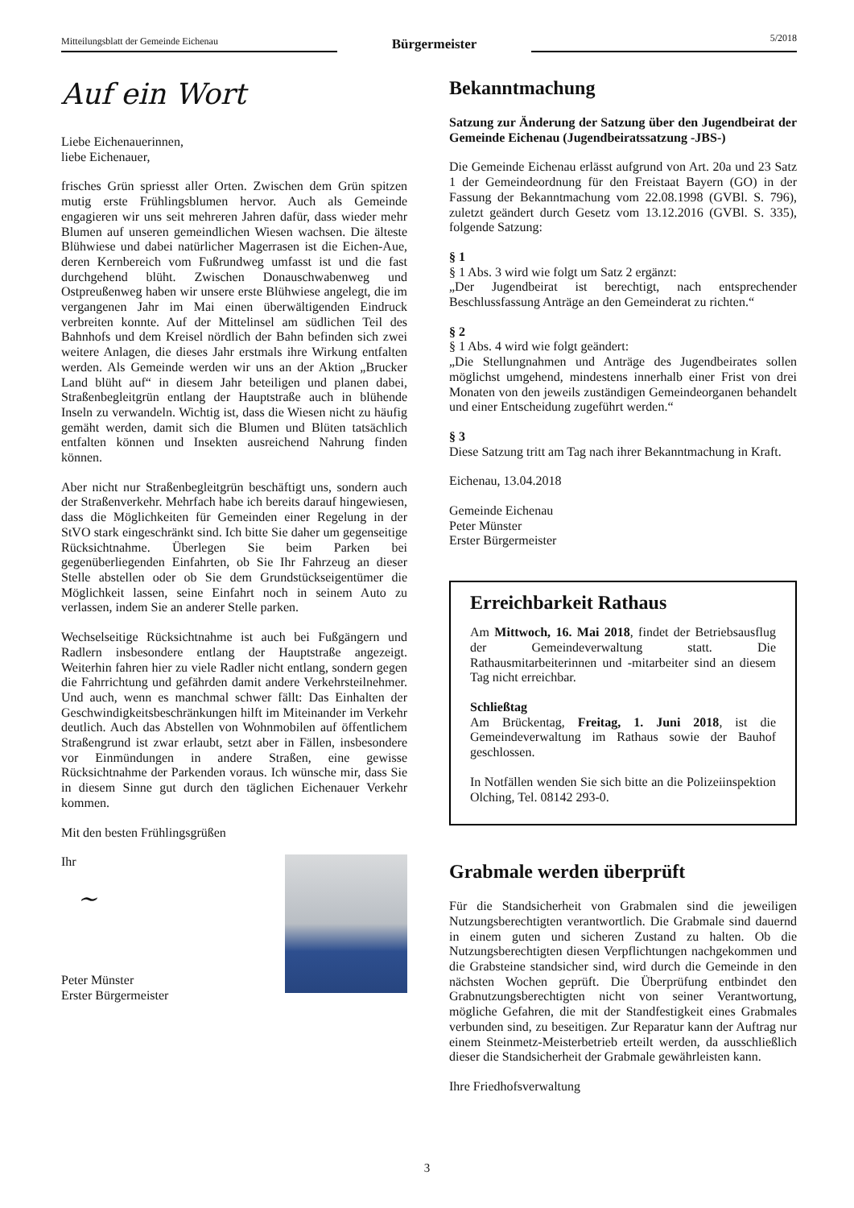Mitteilungsblatt der Gemeinde Eichenau
Bürgermeister
5/2018
Auf ein Wort
Liebe Eichenauerinnen,
liebe Eichenauer,
frisches Grün spriesst aller Orten. Zwischen dem Grün spitzen mutig erste Frühlingsblumen hervor. Auch als Gemeinde engagieren wir uns seit mehreren Jahren dafür, dass wieder mehr Blumen auf unseren gemeindlichen Wiesen wachsen. Die älteste Blühwiese und dabei natürlicher Magerrasen ist die Eichen-Aue, deren Kernbereich vom Fußrundweg umfasst ist und die fast durchgehend blüht. Zwischen Donauschwabenweg und Ostpreußenweg haben wir unsere erste Blühwiese angelegt, die im vergangenen Jahr im Mai einen überwältigenden Eindruck verbreiten konnte. Auf der Mittelinsel am südlichen Teil des Bahnhofs und dem Kreisel nördlich der Bahn befinden sich zwei weitere Anlagen, die dieses Jahr erstmals ihre Wirkung entfalten werden. Als Gemeinde werden wir uns an der Aktion „Brucker Land blüht auf“ in diesem Jahr beteiligen und planen dabei, Straßenbegleitgrün entlang der Hauptstraße auch in blühende Inseln zu verwandeln. Wichtig ist, dass die Wiesen nicht zu häufig gemäht werden, damit sich die Blumen und Blüten tatsächlich entfalten können und Insekten ausreichend Nahrung finden können.
Aber nicht nur Straßenbegleitgrün beschäftigt uns, sondern auch der Straßenverkehr. Mehrfach habe ich bereits darauf hingewiesen, dass die Möglichkeiten für Gemeinden einer Regelung in der StVO stark eingeschränkt sind. Ich bitte Sie daher um gegenseitige Rücksichtnahme. Überlegen Sie beim Parken bei gegenüberliegenden Einfahrten, ob Sie Ihr Fahrzeug an dieser Stelle abstellen oder ob Sie dem Grundstückseigentümer die Möglichkeit lassen, seine Einfahrt noch in seinem Auto zu verlassen, indem Sie an anderer Stelle parken.
Wechselseitige Rücksichtnahme ist auch bei Fußgängern und Radlern insbesondere entlang der Hauptstraße angezeigt. Weiterhin fahren hier zu viele Radler nicht entlang, sondern gegen die Fahrrichtung und gefährden damit andere Verkehrsteilnehmer. Und auch, wenn es manchmal schwer fällt: Das Einhalten der Geschwindigkeitsbeschränkungen hilft im Miteinander im Verkehr deutlich. Auch das Abstellen von Wohnmobilen auf öffentlichem Straßengrund ist zwar erlaubt, setzt aber in Fällen, insbesondere vor Einmündungen in andere Straßen, eine gewisse Rücksichtnahme der Parkenden voraus. Ich wünsche mir, dass Sie in diesem Sinne gut durch den täglichen Eichenauer Verkehr kommen.
Mit den besten Frühlingsgrüßen
Ihr
~
Peter Münster
Erster Bürgermeister
Bekanntmachung
Satzung zur Änderung der Satzung über den Jugendbeirat der Gemeinde Eichenau (Jugendbeiratssatzung -JBS-)
Die Gemeinde Eichenau erlässt aufgrund von Art. 20a und 23 Satz 1 der Gemeindeordnung für den Freistaat Bayern (GO) in der Fassung der Bekanntmachung vom 22.08.1998 (GVBl. S. 796), zuletzt geändert durch Gesetz vom 13.12.2016 (GVBl. S. 335), folgende Satzung:
§ 1
§ 1 Abs. 3 wird wie folgt um Satz 2 ergänzt:
„Der Jugendbeirat ist berechtigt, nach entsprechender Beschlussfassung Anträge an den Gemeinderat zu richten.“
§ 2
§ 1 Abs. 4 wird wie folgt geändert:
„Die Stellungnahmen und Anträge des Jugendbeirates sollen möglichst umgehend, mindestens innerhalb einer Frist von drei Monaten von den jeweils zuständigen Gemeindeorganen behandelt und einer Entscheidung zugeführt werden.“
§ 3
Diese Satzung tritt am Tag nach ihrer Bekanntmachung in Kraft.
Eichenau, 13.04.2018
Gemeinde Eichenau
Peter Münster
Erster Bürgermeister
Erreichbarkeit Rathaus
Am Mittwoch, 16. Mai 2018, findet der Betriebsausflug der Gemeindeverwaltung statt. Die Rathausmitarbeiterinnen und -mitarbeiter sind an diesem Tag nicht erreichbar.
Schließtag
Am Brückentag, Freitag, 1. Juni 2018, ist die Gemeindeverwaltung im Rathaus sowie der Bauhof geschlossen.
In Notfällen wenden Sie sich bitte an die Polizeiinspektion Olching, Tel. 08142 293-0.
Grabmale werden überprüft
Für die Standsicherheit von Grabmalen sind die jeweiligen Nutzungsberechtigten verantwortlich. Die Grabmale sind dauernd in einem guten und sicheren Zustand zu halten. Ob die Nutzungsberechtigten diesen Verpflichtungen nachgekommen und die Grabsteine standsicher sind, wird durch die Gemeinde in den nächsten Wochen geprüft. Die Überprüfung entbindet den Grabnutzungsberechtigten nicht von seiner Verantwortung, mögliche Gefahren, die mit der Standfestigkeit eines Grabmales verbunden sind, zu beseitigen. Zur Reparatur kann der Auftrag nur einem Steinmetz-Meisterbetrieb erteilt werden, da ausschließlich dieser die Standsicherheit der Grabmale gewährleisten kann.
Ihre Friedhofsverwaltung
3